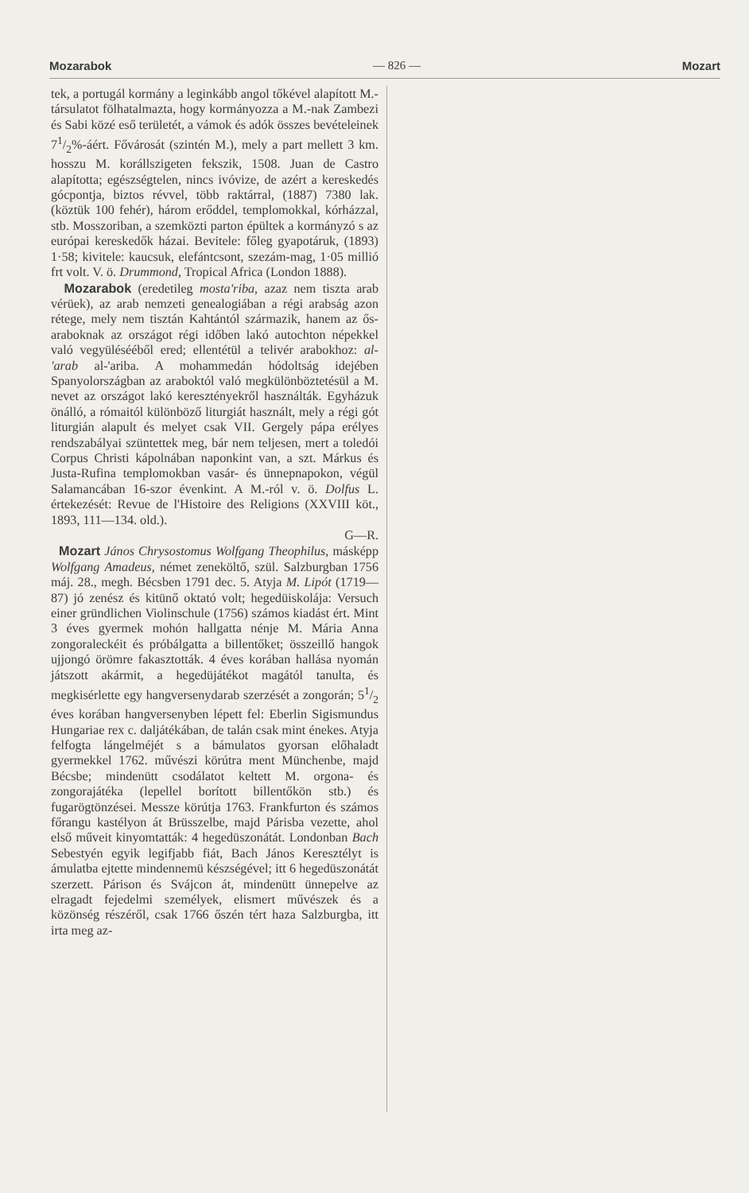Mozarabok — 826 — Mozart
tek, a portugál kormány a leginkább angol tőkével alapított M.-társulatot fölhatalmazta, hogy kormányozza a M.-nak Zambezi és Sabi közé eső területét, a vámok és adók összes bevételeinek 71/2%-áért. Fővárosát (szintén M.), mely a part mellett 3 km. hosszu M. korállszigeten fekszik, 1508. Juan de Castro alapította; egészségtelen, nincs ivóvize, de azért a kereskedés gócpontja, biztos révvel, több raktárral, (1887) 7380 lak. (köztük 100 fehér), három erőddel, templomokkal, kórházzal, stb. Mosszoriban, a szemközti parton épültek a kormányzó s az európai kereskedők házai. Bevitele: főleg gyapotáruk, (1893) 1·58; kivitele: kaucsuk, elefántcsont, szezám-mag, 1·05 millió frt volt. V. ö. Drummond, Tropical Africa (London 1888).
Mozarabok (eredetileg mosta'riba, azaz nem tiszta arab vérüek), az arab nemzeti genealogiában a régi arabság azon rétege, mely nem tisztán Kahtántól származik, hanem az ős-araboknak az országot régi időben lakó autochton népekkel való vegyülésééből ered; ellentétül a telivér arabokhoz: al-'arab al-'ariba. A mohammedán hódoltság idejében Spanyolországban az araboktól való megkülönböztetésül a M. nevet az országot lakó keresztényekről használták. Egyházuk önálló, a rómaitól különböző liturgiát használt, mely a régi gót liturgián alapult és melyet csak VII. Gergely pápa erélyes rendszabályai szüntettek meg, bár nem teljesen, mert a toledói Corpus Christi kápolnában naponkint van, a szt. Márkus és Justa-Rufina templomokban vasár- és ünnepnapokon, végül Salamancában 16-szor évenkint. A M.-ról v. ö. Dolfus L. értekezését: Revue de l'Histoire des Religions (XXVIII köt., 1893, 111—134. old.).
G—R.
Mozart János Chrysostomus Wolfgang Theophilus, másképp Wolfgang Amadeus, német zeneköltő, szül. Salzburgban 1756 máj. 28., megh. Bécsben 1791 dec. 5. Atyja M. Lipót (1719—87) jó zenész és kitünő oktató volt; hegedüiskolája: Versuch einer gründlichen Violinschule (1756) számos kiadást ért. Mint 3 éves gyermek mohón hallgatta nénje M. Mária Anna zongoraleckéit és próbálgatta a billentőket; összeillő hangok ujjongó örömre fakasztották. 4 éves korában hallása nyomán játszott akármit, a hegedüjátékot magától tanulta, és megkisérlette egy hangversenydarab szerzését a zongorán; 51/2 éves korában hangversenyben lépett fel: Eberlin Sigismundus Hungariae rex c. daljátékában, de talán csak mint énekes. Atyja felfogta lángelméjét s a bámulatos gyorsan előhaladt gyermekkel 1762. művészi körútra ment Münchenbe, majd Bécsbe; mindenütt csodálatot keltett M. orgona- és zongorajátéka (lepellel borított billentőkön stb.) és fugarögtönzései. Messze körútja 1763. Frankfurton és számos főrangu kastélyon át Brüsszelbe, majd Párisba vezette, ahol első műveit kinyomtatták: 4 hegedüszonátát. Londonban Bach Sebestyén egyik legifjabb fiát, Bach János Keresztélyt is ámulatba ejtette mindennemü készségével; itt 6 hegedüszonátát szerzett. Párison és Svájcon át, mindenütt ünnepelve az elragadt fejedelmi személyek, elismert művészek és a közönség részéről, csak 1766 őszén tért haza Salzburgba, itt irta meg az-